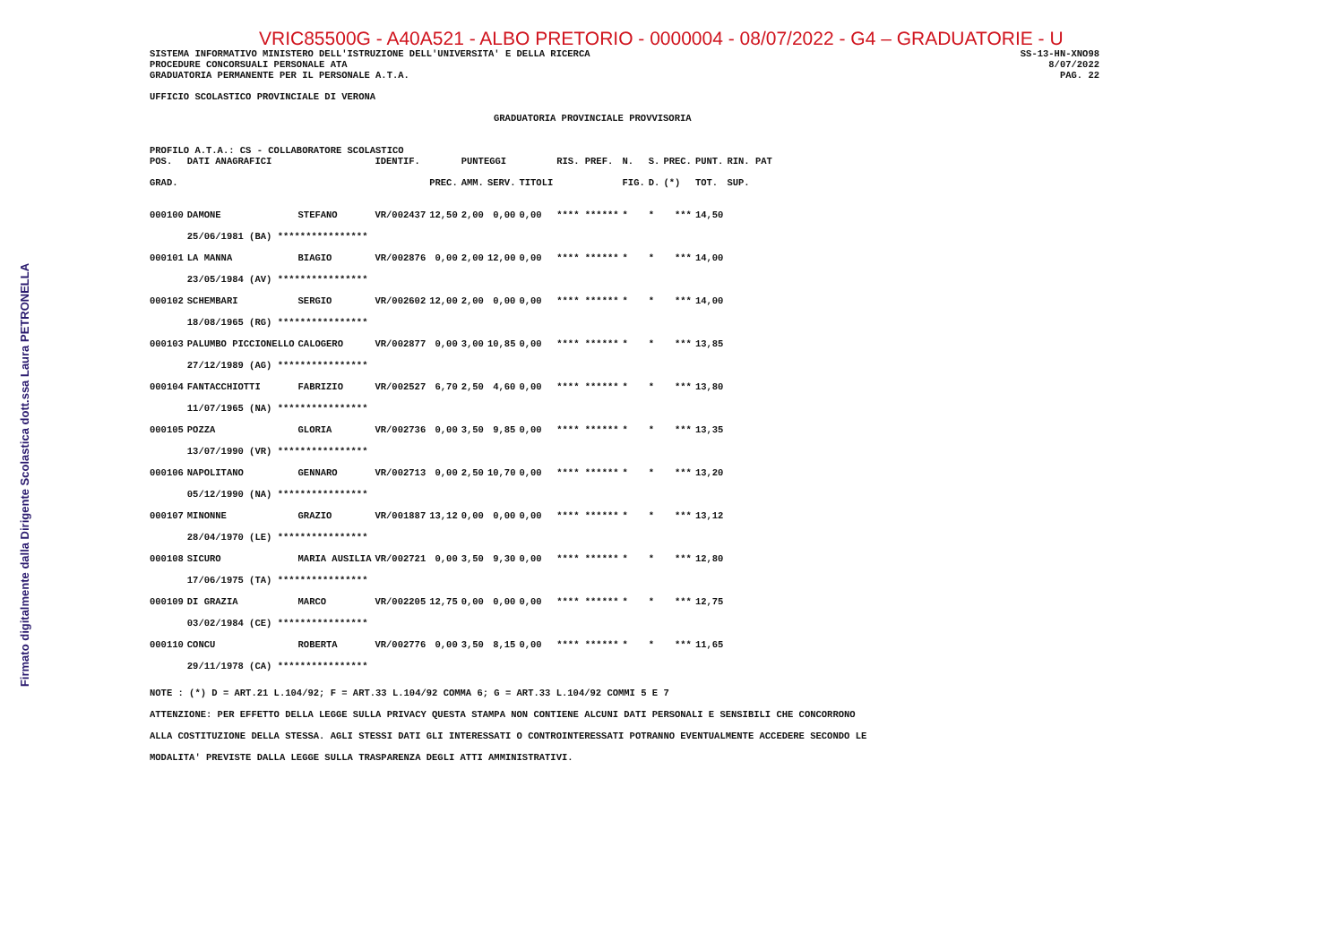Firmato digitalmente dalla Dirigente Scolastica dott.ssa Laura PETRONELLA
VRIC85500G - A40A521 - ALBO PRETORIO - 0000004 - 08/07/2022 - G4 – GRADUATORIE - U
SISTEMA INFORMATIVO MINISTERO DELL'ISTRUZIONE DELL'UNIVERSITA' E DELLA RICERCA
PROCEDURE CONCORSUALI PERSONALE ATA
GRADUATORIA PERMANENTE PER IL PERSONALE A.T.A.
SS-13-HN-XNO98
8/07/2022
PAG. 22
UFFICIO SCOLASTICO PROVINCIALE DI VERONA
GRADUATORIA PROVINCIALE PROVVISORIA
PROFILO A.T.A.: CS - COLLABORATORE SCOLASTICO
| POS. | DATI ANAGRAFICI | | IDENTIF. | | PUNTEGGI | | | RIS. PREF. | N. | S. | PREC. | PUNT. | RIN. PAT |
| --- | --- | --- | --- | --- | --- | --- | --- | --- | --- | --- | --- | --- | --- |
| GRAD. | | | | PREC. | AMM. | SERV. | TITOLI | | FIG. | D. | (*) | TOT. | SUP. |
| 000100 | DAMONE | STEFANO | VR/002437 | 12,50 | 2,00 | 0,00 | 0,00 | **** ****** | * | * | *** | 14,50 | |
| | 25/06/1981 (BA) **************** | | | | | | | | | | | | |
| 000101 | LA MANNA | BIAGIO | VR/002876 | 0,00 | 2,00 | 12,00 | 0,00 | **** ****** | * | * | *** | 14,00 | |
| | 23/05/1984 (AV) **************** | | | | | | | | | | | | |
| 000102 | SCHEMBARI | SERGIO | VR/002602 | 12,00 | 2,00 | 0,00 | 0,00 | **** ****** | * | * | *** | 14,00 | |
| | 18/08/1965 (RG) **************** | | | | | | | | | | | | |
| 000103 | PALUMBO PICCIONELLO | CALOGERO | VR/002877 | 0,00 | 3,00 | 10,85 | 0,00 | **** ****** | * | * | *** | 13,85 | |
| | 27/12/1989 (AG) **************** | | | | | | | | | | | | |
| 000104 | FANTACCHIOTTI | FABRIZIO | VR/002527 | 6,70 | 2,50 | 4,60 | 0,00 | **** ****** | * | * | *** | 13,80 | |
| | 11/07/1965 (NA) **************** | | | | | | | | | | | | |
| 000105 | POZZA | GLORIA | VR/002736 | 0,00 | 3,50 | 9,85 | 0,00 | **** ****** | * | * | *** | 13,35 | |
| | 13/07/1990 (VR) **************** | | | | | | | | | | | | |
| 000106 | NAPOLITANO | GENNARO | VR/002713 | 0,00 | 2,50 | 10,70 | 0,00 | **** ****** | * | * | *** | 13,20 | |
| | 05/12/1990 (NA) **************** | | | | | | | | | | | | |
| 000107 | MINONNE | GRAZIO | VR/001887 | 13,12 | 0,00 | 0,00 | 0,00 | **** ****** | * | * | *** | 13,12 | |
| | 28/04/1970 (LE) **************** | | | | | | | | | | | | |
| 000108 | SICURO | MARIA AUSILIA | VR/002721 | 0,00 | 3,50 | 9,30 | 0,00 | **** ****** | * | * | *** | 12,80 | |
| | 17/06/1975 (TA) **************** | | | | | | | | | | | | |
| 000109 | DI GRAZIA | MARCO | VR/002205 | 12,75 | 0,00 | 0,00 | 0,00 | **** ****** | * | * | *** | 12,75 | |
| | 03/02/1984 (CE) **************** | | | | | | | | | | | | |
| 000110 | CONCU | ROBERTA | VR/002776 | 0,00 | 3,50 | 8,15 | 0,00 | **** ****** | * | * | *** | 11,65 | |
| | 29/11/1978 (CA) **************** | | | | | | | | | | | | |
NOTE : (*) D = ART.21 L.104/92; F = ART.33 L.104/92 COMMA 6; G = ART.33 L.104/92 COMMI 5 E 7
ATTENZIONE: PER EFFETTO DELLA LEGGE SULLA PRIVACY QUESTA STAMPA NON CONTIENE ALCUNI DATI PERSONALI E SENSIBILI CHE CONCORRONO
ALLA COSTITUZIONE DELLA STESSA. AGLI STESSI DATI GLI INTERESSATI O CONTROINTERESSATI POTRANNO EVENTUALMENTE ACCEDERE SECONDO LE
MODALITA' PREVISTE DALLA LEGGE SULLA TRASPARENZA DEGLI ATTI AMMINISTRATIVI.